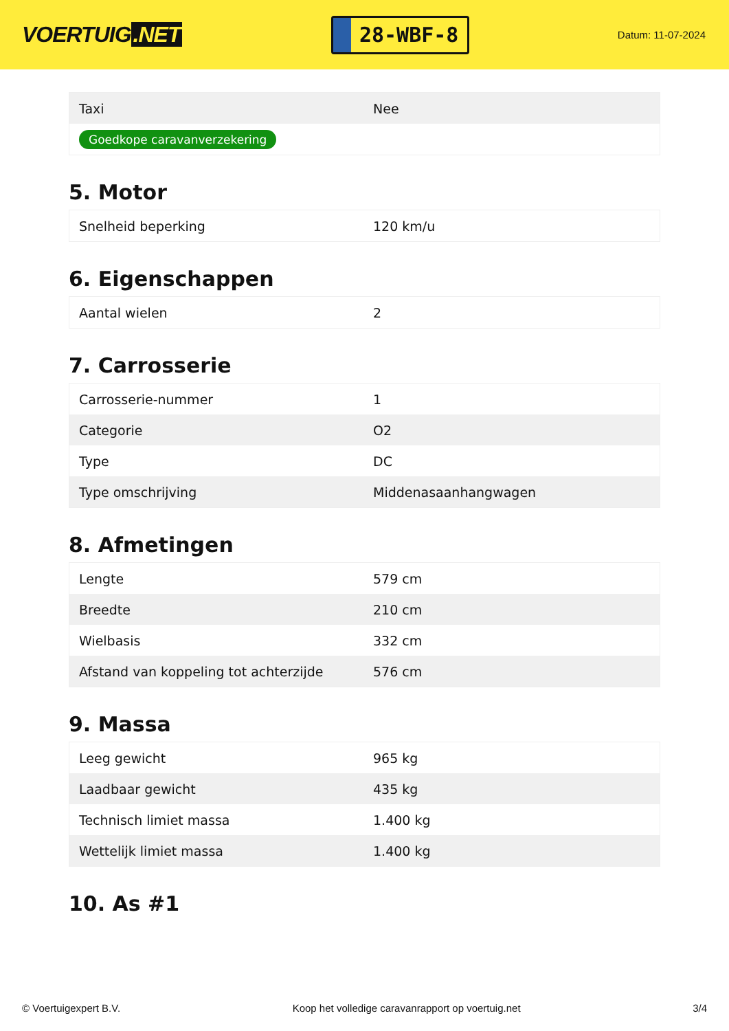VOERTUIG.NET
28-WBF-8
Datum: 11-07-2024
| Taxi | Nee |
| Goedkope caravanverzekering | |
5. Motor
| Snelheid beperking | 120 km/u |
6. Eigenschappen
| Aantal wielen | 2 |
7. Carrosserie
| Carrosserie-nummer | 1 |
| Categorie | O2 |
| Type | DC |
| Type omschrijving | Middenasaanhangwagen |
8. Afmetingen
| Lengte | 579 cm |
| Breedte | 210 cm |
| Wielbasis | 332 cm |
| Afstand van koppeling tot achterzijde | 576 cm |
9. Massa
| Leeg gewicht | 965 kg |
| Laadbaar gewicht | 435 kg |
| Technisch limiet massa | 1.400 kg |
| Wettelijk limiet massa | 1.400 kg |
10. As #1
© Voertuigexpert B.V. Koop het volledige caravanrapport op voertuig.net 3/4